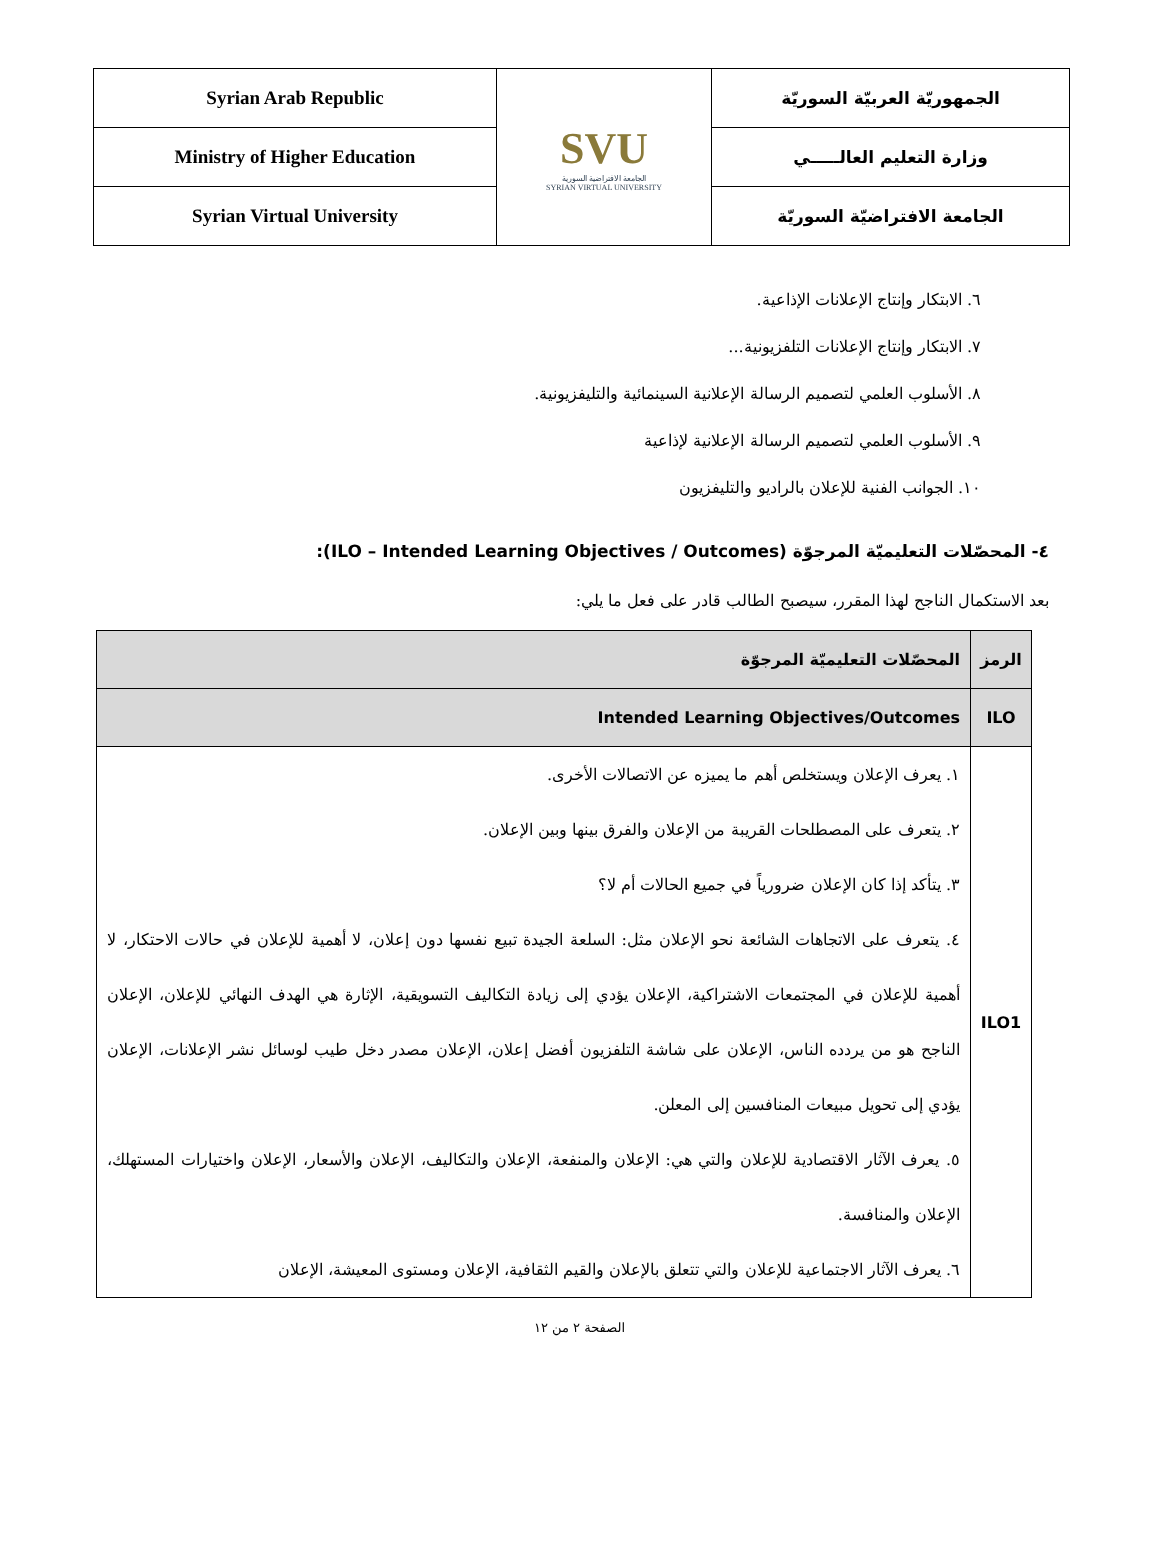| Syrian Arab Republic | SVU الجامعة الافتراضية السورية SYRIAN VIRTUAL UNIVERSITY | الجمهوريّة العربيّة السوريّة |
| Ministry of Higher Education | | وزارة التعليم العالـــــي |
| Syrian Virtual University | | الجامعة الافتراضيّة السوريّة |
٦. الابتكار وإنتاج الإعلانات الإذاعية.
٧. الابتكار وإنتاج الإعلانات التلفزيونية...
٨. الأسلوب العلمي لتصميم الرسالة الإعلانية السينمائية والتليفزيونية.
٩. الأسلوب العلمي لتصميم الرسالة الإعلانية لإذاعية
١٠. الجوانب الفنية للإعلان بالراديو والتليفزيون
٤- المحصّلات التعليميّة المرجوّة (ILO – Intended Learning Objectives / Outcomes):
بعد الاستكمال الناجح لهذا المقرر، سيصبح الطالب قادر على فعل ما يلي:
| الرمز | المحصّلات التعليميّة المرجوّة |
| --- | --- |
| ILO | Intended Learning Objectives/Outcomes |
| ILO1 | ١. يعرف الإعلان ويستخلص أهم ما يميزه عن الاتصالات الأخرى. ٢. يتعرف على المصطلحات القريبة من الإعلان والفرق بينها وبين الإعلان. ٣. يتأكد إذا كان الإعلان ضرورياً في جميع الحالات أم لا؟ ٤. يتعرف على الاتجاهات الشائعة نحو الإعلان مثل: السلعة الجيدة تبيع نفسها دون إعلان، لا أهمية للإعلان في حالات الاحتكار، لا أهمية للإعلان في المجتمعات الاشتراكية، الإعلان يؤدي إلى زيادة التكاليف التسويقية، الإثارة هي الهدف النهائي للإعلان، الإعلان الناجح هو من يردده الناس، الإعلان على شاشة التلفزيون أفضل إعلان، الإعلان مصدر دخل طيب لوسائل نشر الإعلانات، الإعلان يؤدي إلى تحويل مبيعات المنافسين إلى المعلن. ٥. يعرف الآثار الاقتصادية للإعلان والتي هي: الإعلان والمنفعة، الإعلان والتكاليف، الإعلان والأسعار، الإعلان واختيارات المستهلك، الإعلان والمنافسة. ٦. يعرف الآثار الاجتماعية للإعلان والتي تتعلق بالإعلان والقيم الثقافية، الإعلان ومستوى المعيشة، الإعلان |
الصفحة ٢ من ١٢